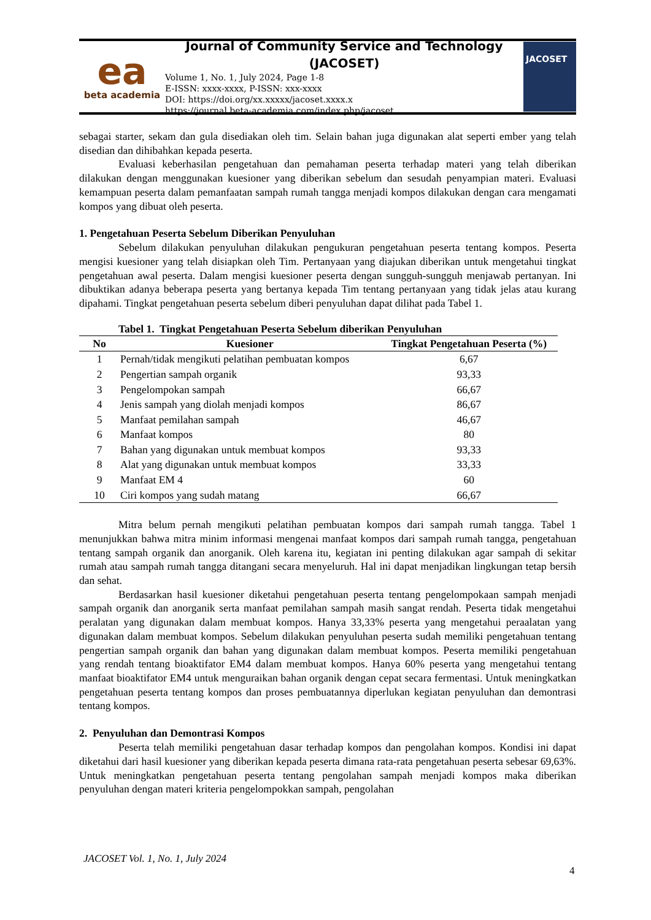ea
beta academia
Journal of Community Service and Technology
(JACOSET)
Volume 1, No. 1, July 2024, Page 1-8
E-ISSN: xxxx-xxxx, P-ISSN: xxx-xxxx
DOI: https://doi.org/xx.xxxxx/jacoset.xxxx.x
https://journal.beta-academia.com/index.php/jacoset
JACOSET
sebagai starter, sekam dan gula disediakan oleh tim. Selain bahan juga digunakan alat seperti ember yang telah disedian dan dihibahkan kepada peserta.
Evaluasi keberhasilan pengetahuan dan pemahaman peserta terhadap materi yang telah diberikan dilakukan dengan menggunakan kuesioner yang diberikan sebelum dan sesudah penyampian materi. Evaluasi kemampuan peserta dalam pemanfaatan sampah rumah tangga menjadi kompos dilakukan dengan cara mengamati kompos yang dibuat oleh peserta.
1. Pengetahuan Peserta Sebelum Diberikan Penyuluhan
Sebelum dilakukan penyuluhan dilakukan pengukuran pengetahuan peserta tentang kompos. Peserta mengisi kuesioner yang telah disiapkan oleh Tim. Pertanyaan yang diajukan diberikan untuk mengetahui tingkat pengetahuan awal peserta. Dalam mengisi kuesioner peserta dengan sungguh-sungguh menjawab pertanyan. Ini dibuktikan adanya beberapa peserta yang bertanya kepada Tim tentang pertanyaan yang tidak jelas atau kurang dipahami. Tingkat pengetahuan peserta sebelum diberi penyuluhan dapat dilihat pada Tabel 1.
Tabel 1. Tingkat Pengetahuan Peserta Sebelum diberikan Penyuluhan
| No | Kuesioner | Tingkat Pengetahuan Peserta (%) |
| --- | --- | --- |
| 1 | Pernah/tidak mengikuti pelatihan pembuatan kompos | 6,67 |
| 2 | Pengertian sampah organik | 93,33 |
| 3 | Pengelompokan sampah | 66,67 |
| 4 | Jenis sampah yang diolah menjadi kompos | 86,67 |
| 5 | Manfaat pemilahan sampah | 46,67 |
| 6 | Manfaat kompos | 80 |
| 7 | Bahan yang digunakan untuk membuat kompos | 93,33 |
| 8 | Alat yang digunakan untuk membuat kompos | 33,33 |
| 9 | Manfaat EM 4 | 60 |
| 10 | Ciri kompos yang sudah matang | 66,67 |
Mitra belum pernah mengikuti pelatihan pembuatan kompos dari sampah rumah tangga. Tabel 1 menunjukkan bahwa mitra minim informasi mengenai manfaat kompos dari sampah rumah tangga, pengetahuan tentang sampah organik dan anorganik. Oleh karena itu, kegiatan ini penting dilakukan agar sampah di sekitar rumah atau sampah rumah tangga ditangani secara menyeluruh. Hal ini dapat menjadikan lingkungan tetap bersih dan sehat.
Berdasarkan hasil kuesioner diketahui pengetahuan peserta tentang pengelompokaan sampah menjadi sampah organik dan anorganik serta manfaat pemilahan sampah masih sangat rendah. Peserta tidak mengetahui peralatan yang digunakan dalam membuat kompos. Hanya 33,33% peserta yang mengetahui peraalatan yang digunakan dalam membuat kompos. Sebelum dilakukan penyuluhan peserta sudah memiliki pengetahuan tentang pengertian sampah organik dan bahan yang digunakan dalam membuat kompos. Peserta memiliki pengetahuan yang rendah tentang bioaktifator EM4 dalam membuat kompos. Hanya 60% peserta yang mengetahui tentang manfaat bioaktifator EM4 untuk menguraikan bahan organik dengan cepat secara fermentasi. Untuk meningkatkan pengetahuan peserta tentang kompos dan proses pembuatannya diperlukan kegiatan penyuluhan dan demontrasi tentang kompos.
2. Penyuluhan dan Demontrasi Kompos
Peserta telah memiliki pengetahuan dasar terhadap kompos dan pengolahan kompos. Kondisi ini dapat diketahui dari hasil kuesioner yang diberikan kepada peserta dimana rata-rata pengetahuan peserta sebesar 69,63%. Untuk meningkatkan pengetahuan peserta tentang pengolahan sampah menjadi kompos maka diberikan penyuluhan dengan materi kriteria pengelompokkan sampah, pengolahan
JACOSET Vol. 1, No. 1, July 2024
4